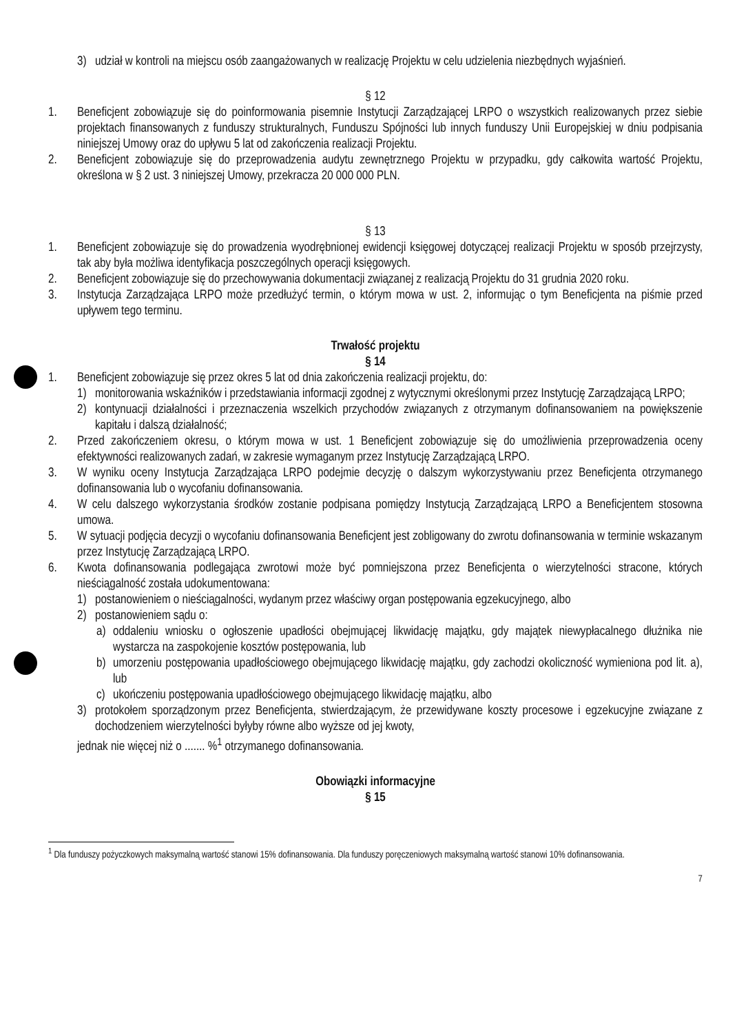3) udział w kontroli na miejscu osób zaangażowanych w realizację Projektu w celu udzielenia niezbędnych wyjaśnień.
§ 12
1. Beneficjent zobowiązuje się do poinformowania pisemnie Instytucji Zarządzającej LRPO o wszystkich realizowanych przez siebie projektach finansowanych z funduszy strukturalnych, Funduszu Spójności lub innych funduszy Unii Europejskiej w dniu podpisania niniejszej Umowy oraz do upływu 5 lat od zakończenia realizacji Projektu.
2. Beneficjent zobowiązuje się do przeprowadzenia audytu zewnętrznego Projektu w przypadku, gdy całkowita wartość Projektu, określona w § 2 ust. 3 niniejszej Umowy, przekracza 20 000 000 PLN.
§ 13
1. Beneficjent zobowiązuje się do prowadzenia wyodrębnionej ewidencji księgowej dotyczącej realizacji Projektu w sposób przejrzysty, tak aby była możliwa identyfikacja poszczególnych operacji księgowych.
2. Beneficjent zobowiązuje się do przechowywania dokumentacji związanej z realizacją Projektu do 31 grudnia 2020 roku.
3. Instytucja Zarządzająca LRPO może przedłużyć termin, o którym mowa w ust. 2, informując o tym Beneficjenta na piśmie przed upływem tego terminu.
Trwałość projektu
§ 14
1. Beneficjent zobowiązuje się przez okres 5 lat od dnia zakończenia realizacji projektu, do:
1) monitorowania wskaźników i przedstawiania informacji zgodnej z wytycznymi określonymi przez Instytucję Zarządzającą LRPO;
2) kontynuacji działalności i przeznaczenia wszelkich przychodów związanych z otrzymanym dofinansowaniem na powiększenie kapitału i dalszą działalność;
2. Przed zakończeniem okresu, o którym mowa w ust. 1 Beneficjent zobowiązuje się do umożliwienia przeprowadzenia oceny efektywności realizowanych zadań, w zakresie wymaganym przez Instytucję Zarządzającą LRPO.
3. W wyniku oceny Instytucja Zarządzająca LRPO podejmie decyzję o dalszym wykorzystywaniu przez Beneficjenta otrzymanego dofinansowania lub o wycofaniu dofinansowania.
4. W celu dalszego wykorzystania środków zostanie podpisana pomiędzy Instytucją Zarządzającą LRPO a Beneficjentem stosowna umowa.
5. W sytuacji podjęcia decyzji o wycofaniu dofinansowania Beneficjent jest zobligowany do zwrotu dofinansowania w terminie wskazanym przez Instytucję Zarządzającą LRPO.
6. Kwota dofinansowania podlegająca zwrotowi może być pomniejszona przez Beneficjenta o wierzytelności stracone, których nieściągalność została udokumentowana:
1) postanowieniem o nieściągalności, wydanym przez właściwy organ postępowania egzekucyjnego, albo
2) postanowieniem sądu o:
a) oddaleniu wniosku o ogłoszenie upadłości obejmującej likwidację majątku, gdy majątek niewypłacalnego dłużnika nie wystarcza na zaspokojenie kosztów postępowania, lub
b) umorzeniu postępowania upadłościowego obejmującego likwidację majątku, gdy zachodzi okoliczność wymieniona pod lit. a), lub
c) ukończeniu postępowania upadłościowego obejmującego likwidację majątku, albo
3) protokołem sporządzonym przez Beneficjenta, stwierdzającym, że przewidywane koszty procesowe i egzekucyjne związane z dochodzeniem wierzytelności byłyby równe albo wyższe od jej kwoty,
jednak nie więcej niż o ....... %<sup>1</sup> otrzymanego dofinansowania.
Obowiązki informacyjne
§ 15
<sup>1</sup> Dla funduszy pożyczkowych maksymalną wartość stanowi 15% dofinansowania. Dla funduszy poręczeniowych maksymalną wartość stanowi 10% dofinansowania.
7